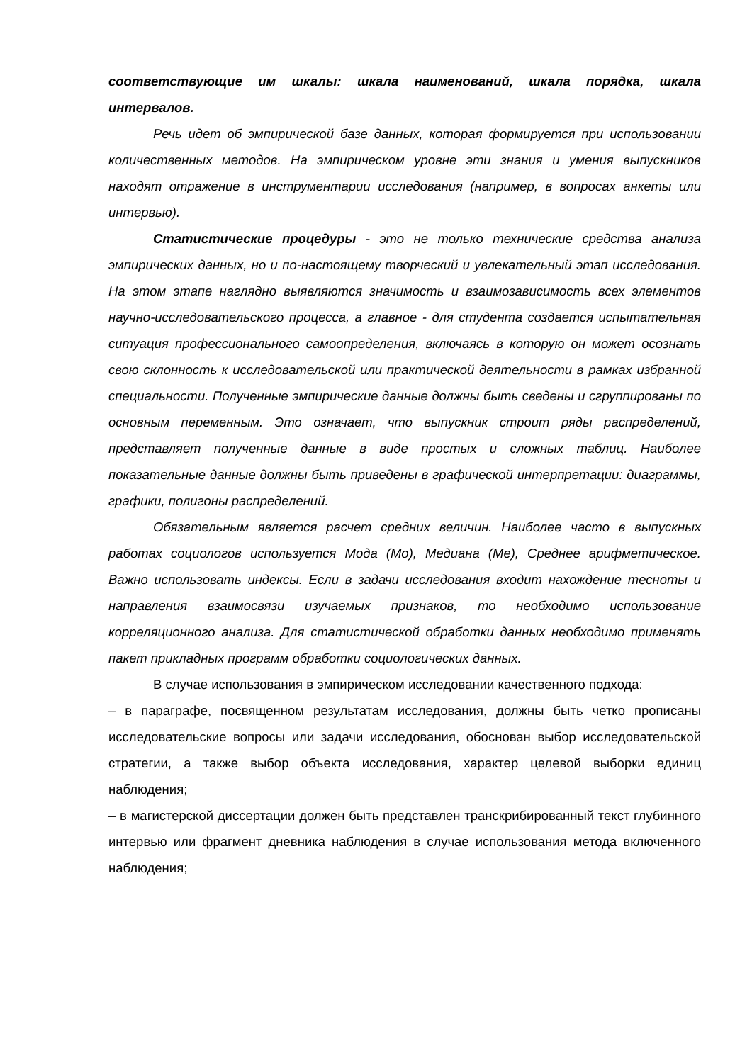соответствующие им шкалы: шкала наименований, шкала порядка, шкала интервалов.
Речь идет об эмпирической базе данных, которая формируется при использовании количественных методов. На эмпирическом уровне эти знания и умения выпускников находят отражение в инструментарии исследования (например, в вопросах анкеты или интервью).
Статистические процедуры - это не только технические средства анализа эмпирических данных, но и по-настоящему творческий и увлекательный этап исследования. На этом этапе наглядно выявляются значимость и взаимозависимость всех элементов научно-исследовательского процесса, а главное - для студента создается испытательная ситуация профессионального самоопределения, включаясь в которую он может осознать свою склонность к исследовательской или практической деятельности в рамках избранной специальности. Полученные эмпирические данные должны быть сведены и сгруппированы по основным переменным. Это означает, что выпускник строит ряды распределений, представляет полученные данные в виде простых и сложных таблиц. Наиболее показательные данные должны быть приведены в графической интерпретации: диаграммы, графики, полигоны распределений.
Обязательным является расчет средних величин. Наиболее часто в выпускных работах социологов используется Мода (Мо), Медиана (Ме), Среднее арифметическое. Важно использовать индексы. Если в задачи исследования входит нахождение тесноты и направления взаимосвязи изучаемых признаков, то необходимо использование корреляционного анализа. Для статистической обработки данных необходимо применять пакет прикладных программ обработки социологических данных.
В случае использования в эмпирическом исследовании качественного подхода:
– в параграфе, посвященном результатам исследования, должны быть четко прописаны исследовательские вопросы или задачи исследования, обоснован выбор исследовательской стратегии, а также выбор объекта исследования, характер целевой выборки единиц наблюдения;
– в магистерской диссертации должен быть представлен транскрибированный текст глубинного интервью или фрагмент дневника наблюдения в случае использования метода включенного наблюдения;